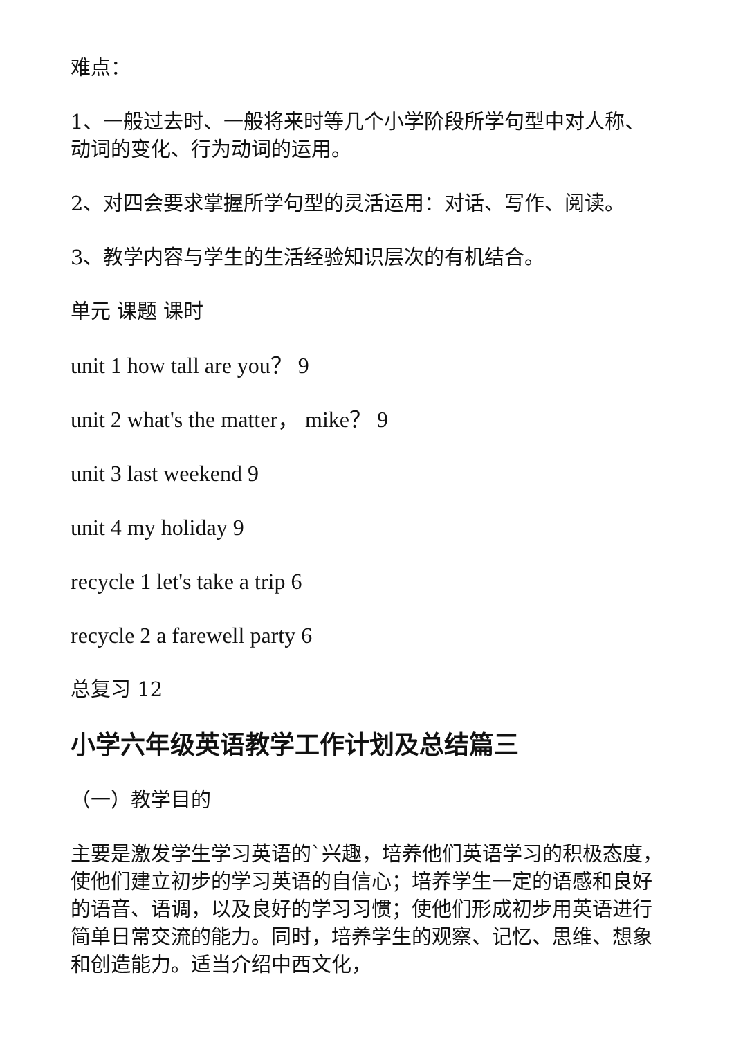难点：
1、一般过去时、一般将来时等几个小学阶段所学句型中对人称、动词的变化、行为动词的运用。
2、对四会要求掌握所学句型的灵活运用：对话、写作、阅读。
3、教学内容与学生的生活经验知识层次的有机结合。
单元 课题 课时
unit 1 how tall are you？ 9
unit 2 what's the matter， mike？ 9
unit 3 last weekend 9
unit 4 my holiday 9
recycle 1 let's take a trip 6
recycle 2 a farewell party 6
总复习 12
小学六年级英语教学工作计划及总结篇三
（一）教学目的
主要是激发学生学习英语的`兴趣，培养他们英语学习的积极态度，使他们建立初步的学习英语的自信心；培养学生一定的语感和良好的语音、语调，以及良好的学习习惯；使他们形成初步用英语进行简单日常交流的能力。同时，培养学生的观察、记忆、思维、想象和创造能力。适当介绍中西文化，